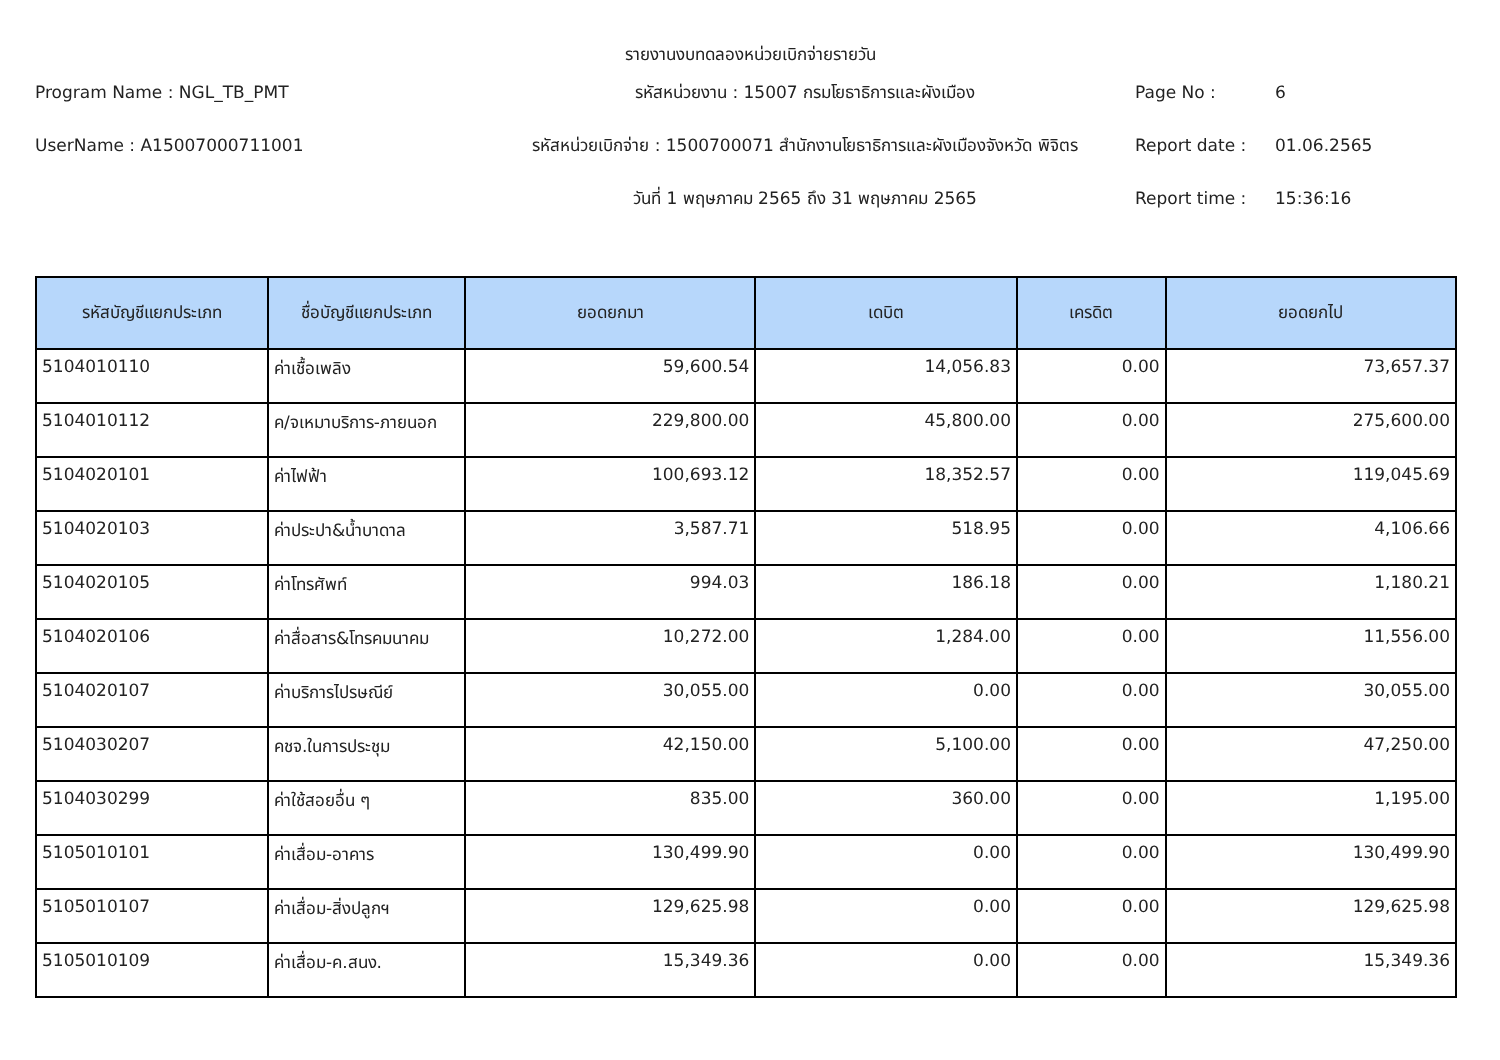รายงานงบทดลองหน่วยเบิกจ่ายรายวัน
Program Name : NGL_TB_PMT
รหัสหน่วยงาน : 15007 กรมโยธาธิการและผังเมือง
Page No :
6
UserName : A15007000711001
รหัสหน่วยเบิกจ่าย : 1500700071 สำนักงานโยธาธิการและผังเมืองจังหวัด พิจิตร
Report date :
01.06.2565
วันที่ 1 พฤษภาคม 2565 ถึง 31 พฤษภาคม 2565
Report time :
15:36:16
| รหัสบัญชีแยกประเภท | ชื่อบัญชีแยกประเภท | ยอดยกมา | เดบิต | เครดิต | ยอดยกไป |
| --- | --- | --- | --- | --- | --- |
| 5104010110 | ค่าเชื้อเพลิง | 59,600.54 | 14,056.83 | 0.00 | 73,657.37 |
| 5104010112 | ค/จเหมาบริการ-ภายนอก | 229,800.00 | 45,800.00 | 0.00 | 275,600.00 |
| 5104020101 | ค่าไฟฟ้า | 100,693.12 | 18,352.57 | 0.00 | 119,045.69 |
| 5104020103 | ค่าประปา&น้ำบาดาล | 3,587.71 | 518.95 | 0.00 | 4,106.66 |
| 5104020105 | ค่าโทรศัพท์ | 994.03 | 186.18 | 0.00 | 1,180.21 |
| 5104020106 | ค่าสื่อสาร&โทรคมนาคม | 10,272.00 | 1,284.00 | 0.00 | 11,556.00 |
| 5104020107 | ค่าบริการไปรษณีย์ | 30,055.00 | 0.00 | 0.00 | 30,055.00 |
| 5104030207 | คชจ.ในการประชุม | 42,150.00 | 5,100.00 | 0.00 | 47,250.00 |
| 5104030299 | ค่าใช้สอยอื่น ๆ | 835.00 | 360.00 | 0.00 | 1,195.00 |
| 5105010101 | ค่าเสื่อม-อาคาร | 130,499.90 | 0.00 | 0.00 | 130,499.90 |
| 5105010107 | ค่าเสื่อม-สิ่งปลูกฯ | 129,625.98 | 0.00 | 0.00 | 129,625.98 |
| 5105010109 | ค่าเสื่อม-ค.สนง. | 15,349.36 | 0.00 | 0.00 | 15,349.36 |